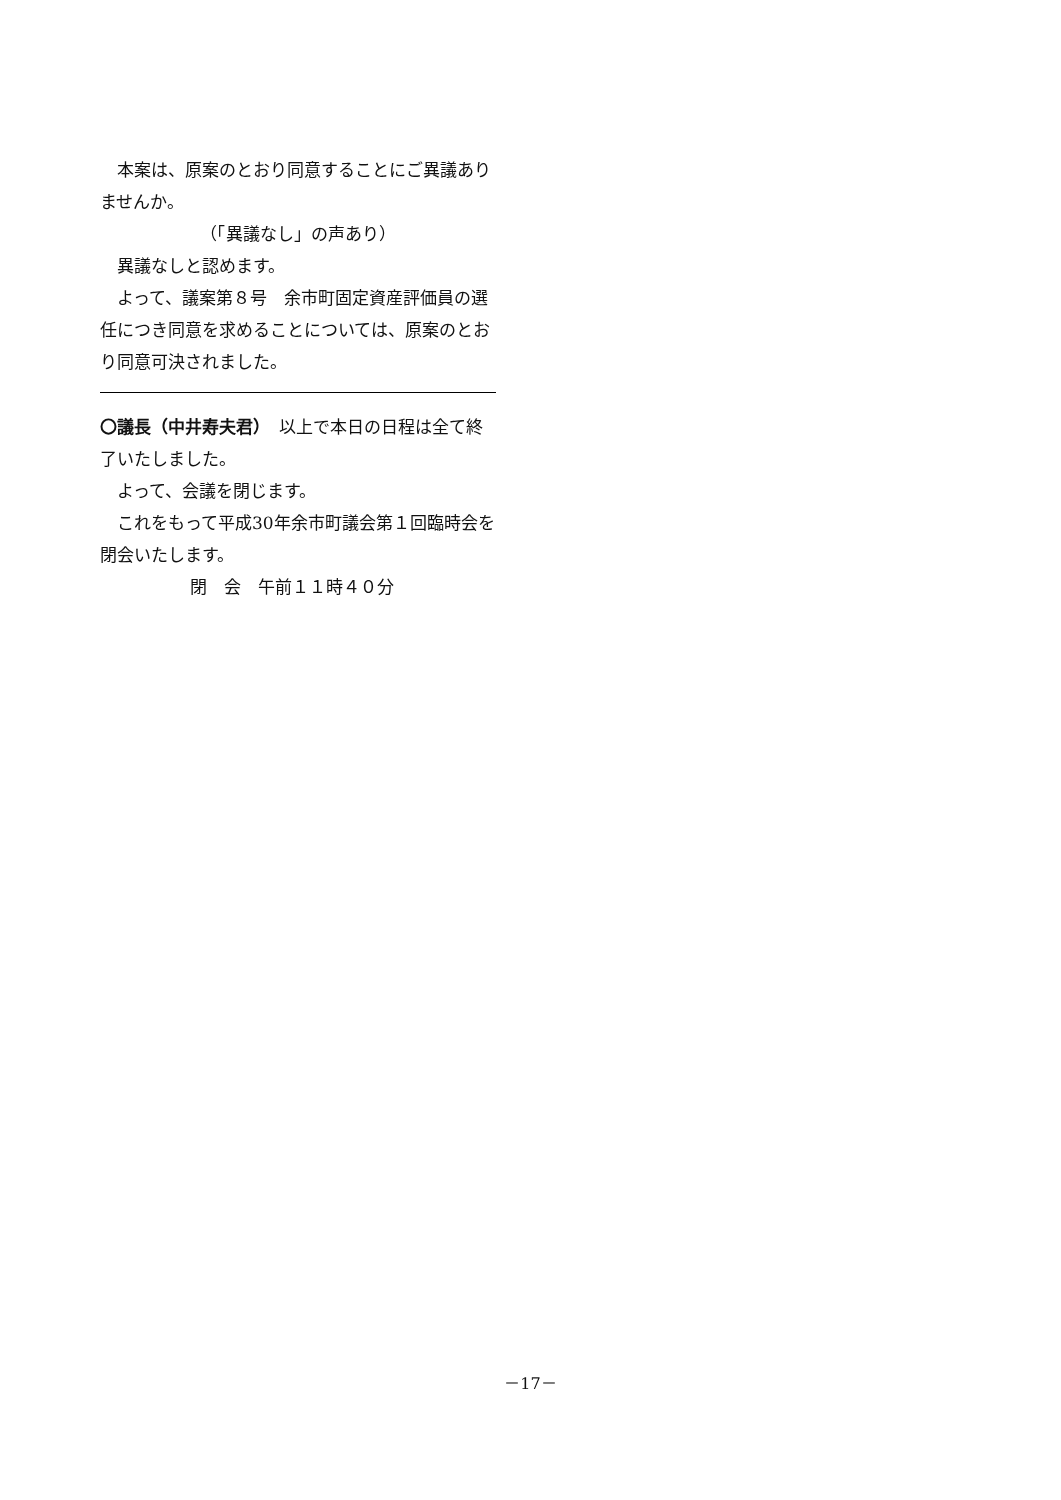本案は、原案のとおり同意することにご異議ありませんか。
（「異議なし」の声あり）
異議なしと認めます。
よって、議案第８号　余市町固定資産評価員の選任につき同意を求めることについては、原案のとおり同意可決されました。
〇議長（中井寿夫君）　以上で本日の日程は全て終了いたしました。
よって、会議を閉じます。
これをもって平成30年余市町議会第１回臨時会を閉会いたします。
閉　会　午前１１時４０分
－17－